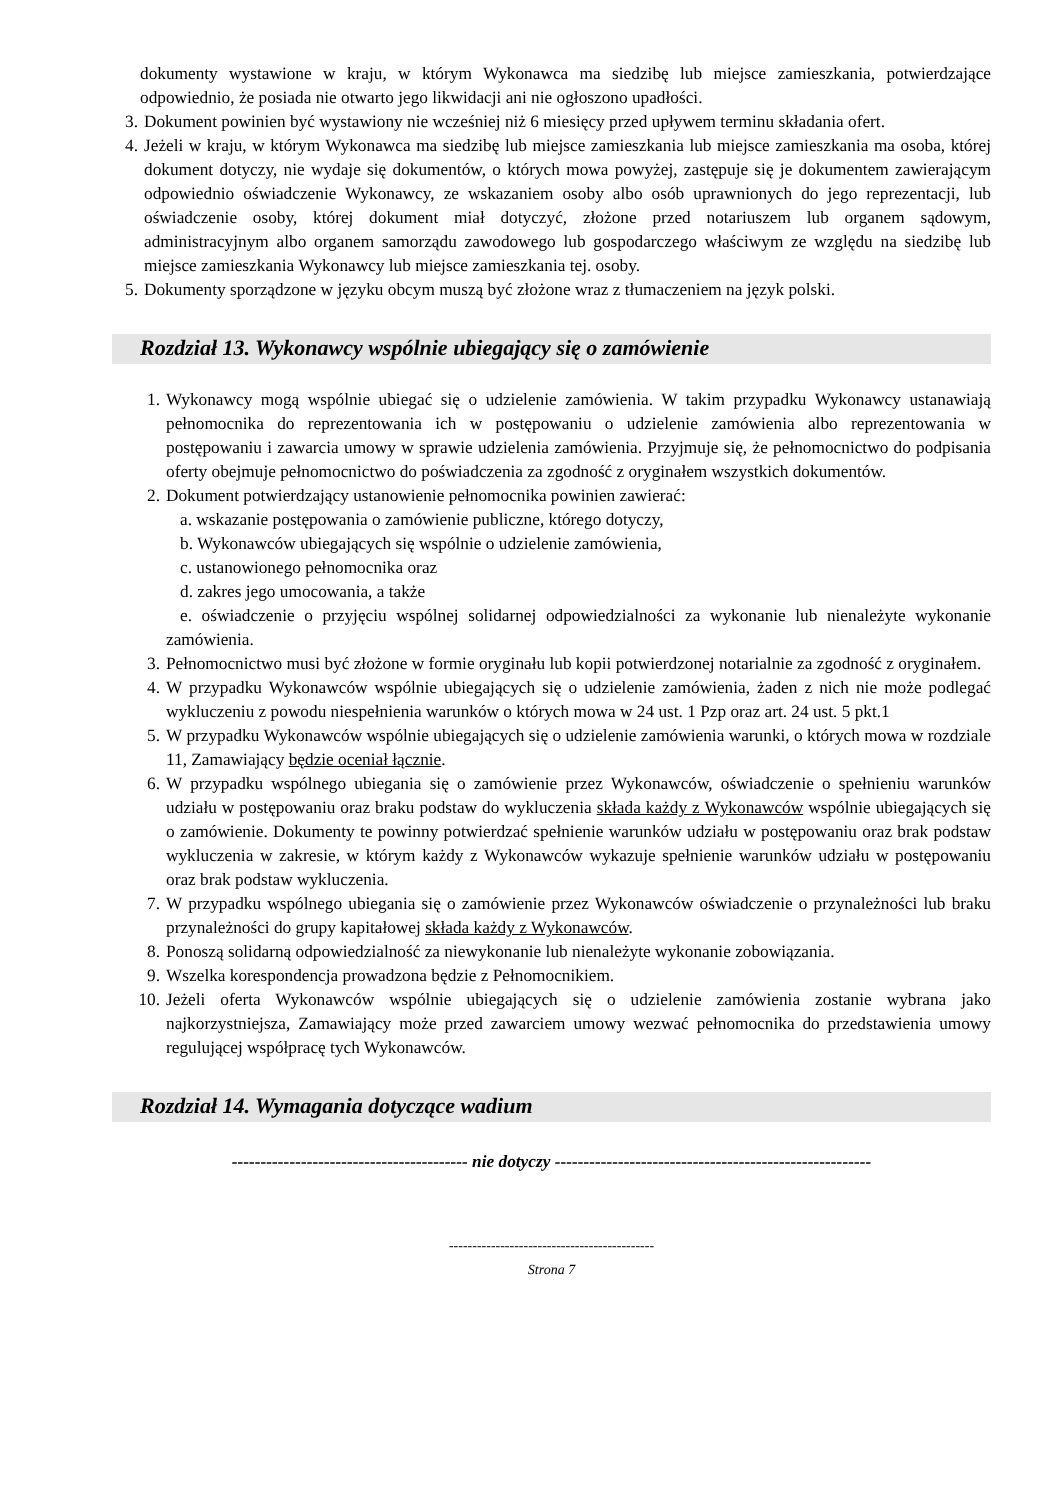dokumenty wystawione w kraju, w którym Wykonawca ma siedzibę lub miejsce zamieszkania, potwierdzające odpowiednio, że posiada nie otwarto jego likwidacji ani nie ogłoszono upadłości.
3. Dokument powinien być wystawiony nie wcześniej niż 6 miesięcy przed upływem terminu składania ofert.
4. Jeżeli w kraju, w którym Wykonawca ma siedzibę lub miejsce zamieszkania lub miejsce zamieszkania ma osoba, której dokument dotyczy, nie wydaje się dokumentów, o których mowa powyżej, zastępuje się je dokumentem zawierającym odpowiednio oświadczenie Wykonawcy, ze wskazaniem osoby albo osób uprawnionych do jego reprezentacji, lub oświadczenie osoby, której dokument miał dotyczyć, złożone przed notariuszem lub organem sądowym, administracyjnym albo organem samorządu zawodowego lub gospodarczego właściwym ze względu na siedzibę lub miejsce zamieszkania Wykonawcy lub miejsce zamieszkania tej. osoby.
5. Dokumenty sporządzone w języku obcym muszą być złożone wraz z tłumaczeniem na język polski.
Rozdział 13. Wykonawcy wspólnie ubiegający się o zamówienie
1. Wykonawcy mogą wspólnie ubiegać się o udzielenie zamówienia. W takim przypadku Wykonawcy ustanawiają pełnomocnika do reprezentowania ich w postępowaniu o udzielenie zamówienia albo reprezentowania w postępowaniu i zawarcia umowy w sprawie udzielenia zamówienia. Przyjmuje się, że pełnomocnictwo do podpisania oferty obejmuje pełnomocnictwo do poświadczenia za zgodność z oryginałem wszystkich dokumentów.
2. Dokument potwierdzający ustanowienie pełnomocnika powinien zawierać:
a. wskazanie postępowania o zamówienie publiczne, którego dotyczy,
b. Wykonawców ubiegających się wspólnie o udzielenie zamówienia,
c. ustanowionego pełnomocnika oraz
d. zakres jego umocowania, a także
e. oświadczenie o przyjęciu wspólnej solidarnej odpowiedzialności za wykonanie lub nienależyte wykonanie zamówienia.
3. Pełnomocnictwo musi być złożone w formie oryginału lub kopii potwierdzonej notarialnie za zgodność z oryginałem.
4. W przypadku Wykonawców wspólnie ubiegających się o udzielenie zamówienia, żaden z nich nie może podlegać wykluczeniu z powodu niespełnienia warunków o których mowa w 24 ust. 1 Pzp oraz art. 24 ust. 5 pkt.1
5. W przypadku Wykonawców wspólnie ubiegających się o udzielenie zamówienia warunki, o których mowa w rozdziale 11, Zamawiający będzie oceniał łącznie.
6. W przypadku wspólnego ubiegania się o zamówienie przez Wykonawców, oświadczenie o spełnieniu warunków udziału w postępowaniu oraz braku podstaw do wykluczenia składa każdy z Wykonawców wspólnie ubiegających się o zamówienie. Dokumenty te powinny potwierdzać spełnienie warunków udziału w postępowaniu oraz brak podstaw wykluczenia w zakresie, w którym każdy z Wykonawców wykazuje spełnienie warunków udziału w postępowaniu oraz brak podstaw wykluczenia.
7. W przypadku wspólnego ubiegania się o zamówienie przez Wykonawców oświadczenie o przynależności lub braku przynależności do grupy kapitałowej składa każdy z Wykonawców.
8. Ponoszą solidarną odpowiedzialność za niewykonanie lub nienależyte wykonanie zobowiązania.
9. Wszelka korespondencja prowadzona będzie z Pełnomocnikiem.
10. Jeżeli oferta Wykonawców wspólnie ubiegających się o udzielenie zamówienia zostanie wybrana jako najkorzystniejsza, Zamawiający może przed zawarciem umowy wezwać pełnomocnika do przedstawienia umowy regulującej współpracę tych Wykonawców.
Rozdział 14. Wymagania dotyczące wadium
----------------------------------------- nie dotyczy -------------------------------------------------------
--------------------------------------------
Strona 7